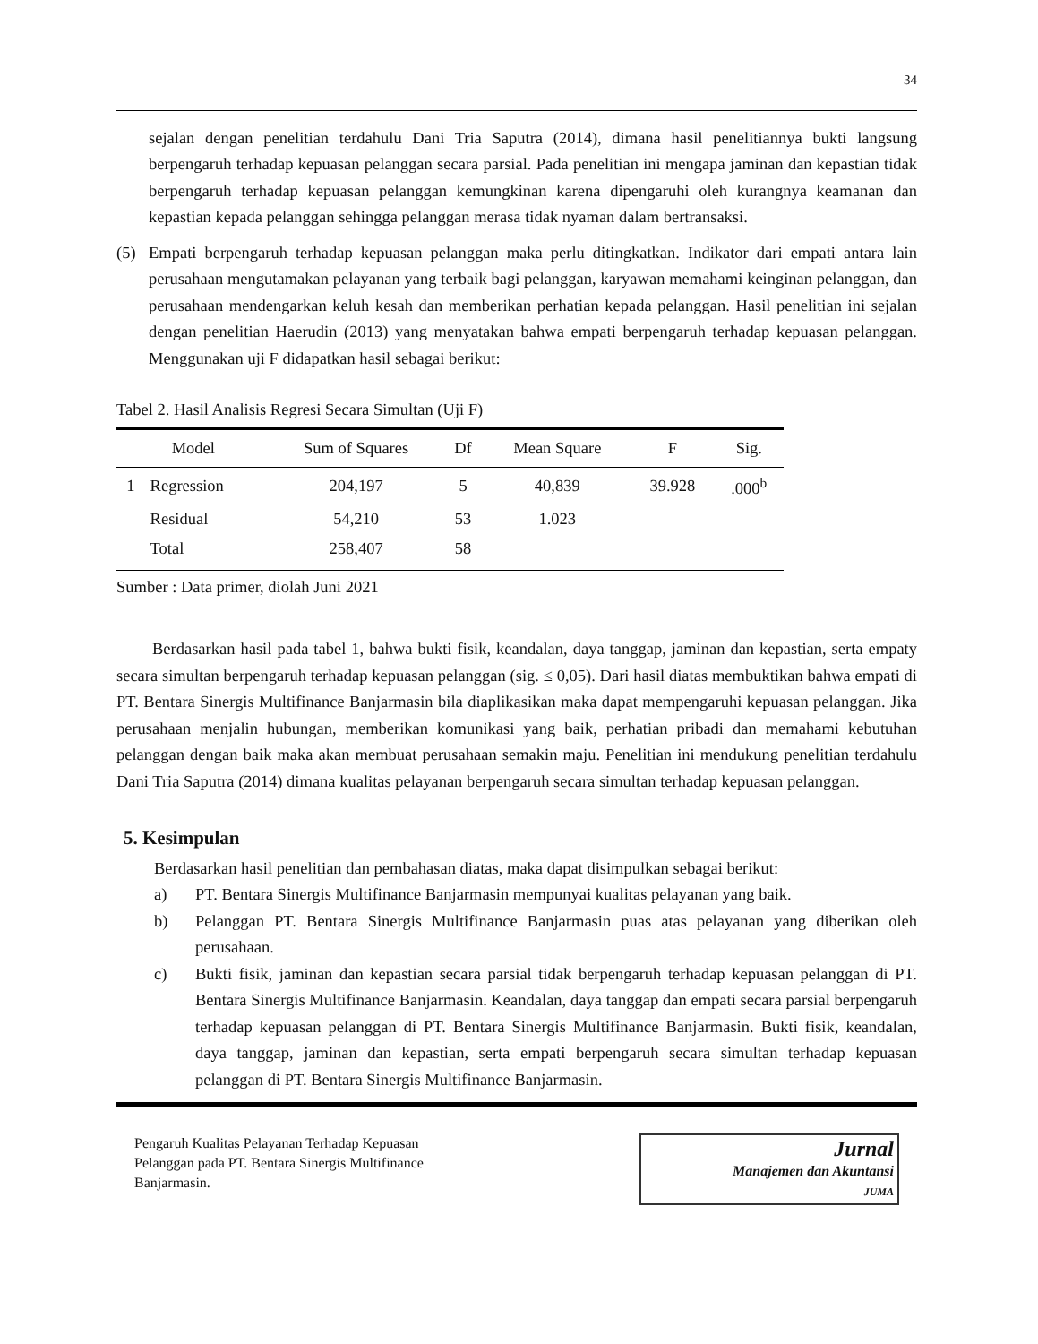34
sejalan dengan penelitian terdahulu Dani Tria Saputra (2014), dimana hasil penelitiannya bukti langsung berpengaruh terhadap kepuasan pelanggan secara parsial. Pada penelitian ini mengapa jaminan dan kepastian tidak berpengaruh terhadap kepuasan pelanggan kemungkinan karena dipengaruhi oleh kurangnya keamanan dan kepastian kepada pelanggan sehingga pelanggan merasa tidak nyaman dalam bertransaksi.
(5) Empati berpengaruh terhadap kepuasan pelanggan maka perlu ditingkatkan. Indikator dari empati antara lain perusahaan mengutamakan pelayanan yang terbaik bagi pelanggan, karyawan memahami keinginan pelanggan, dan perusahaan mendengarkan keluh kesah dan memberikan perhatian kepada pelanggan. Hasil penelitian ini sejalan dengan penelitian Haerudin (2013) yang menyatakan bahwa empati berpengaruh terhadap kepuasan pelanggan. Menggunakan uji F didapatkan hasil sebagai berikut:
Tabel 2. Hasil Analisis Regresi Secara Simultan (Uji F)
| Model | | Sum of Squares | Df | Mean Square | F | Sig. |
| --- | --- | --- | --- | --- | --- | --- |
| 1 | Regression | 204,197 | 5 | 40,839 | 39.928 | .000<sup>b</sup> |
| | Residual | 54,210 | 53 | 1.023 | | |
| | Total | 258,407 | 58 | | | |
Sumber : Data primer, diolah Juni 2021
Berdasarkan hasil pada tabel 1, bahwa bukti fisik, keandalan, daya tanggap, jaminan dan kepastian, serta empaty secara simultan berpengaruh terhadap kepuasan pelanggan (sig. ≤ 0,05). Dari hasil diatas membuktikan bahwa empati di PT. Bentara Sinergis Multifinance Banjarmasin bila diaplikasikan maka dapat mempengaruhi kepuasan pelanggan. Jika perusahaan menjalin hubungan, memberikan komunikasi yang baik, perhatian pribadi dan memahami kebutuhan pelanggan dengan baik maka akan membuat perusahaan semakin maju. Penelitian ini mendukung penelitian terdahulu Dani Tria Saputra (2014) dimana kualitas pelayanan berpengaruh secara simultan terhadap kepuasan pelanggan.
5. Kesimpulan
Berdasarkan hasil penelitian dan pembahasan diatas, maka dapat disimpulkan sebagai berikut:
a) PT. Bentara Sinergis Multifinance Banjarmasin mempunyai kualitas pelayanan yang baik.
b) Pelanggan PT. Bentara Sinergis Multifinance Banjarmasin puas atas pelayanan yang diberikan oleh perusahaan.
c) Bukti fisik, jaminan dan kepastian secara parsial tidak berpengaruh terhadap kepuasan pelanggan di PT. Bentara Sinergis Multifinance Banjarmasin. Keandalan, daya tanggap dan empati secara parsial berpengaruh terhadap kepuasan pelanggan di PT. Bentara Sinergis Multifinance Banjarmasin. Bukti fisik, keandalan, daya tanggap, jaminan dan kepastian, serta empati berpengaruh secara simultan terhadap kepuasan pelanggan di PT. Bentara Sinergis Multifinance Banjarmasin.
Pengaruh Kualitas Pelayanan Terhadap Kepuasan
Pelanggan pada PT. Bentara Sinergis Multifinance
Banjarmasin.
Jurnal
Manajemen dan Akuntansi
JUMA